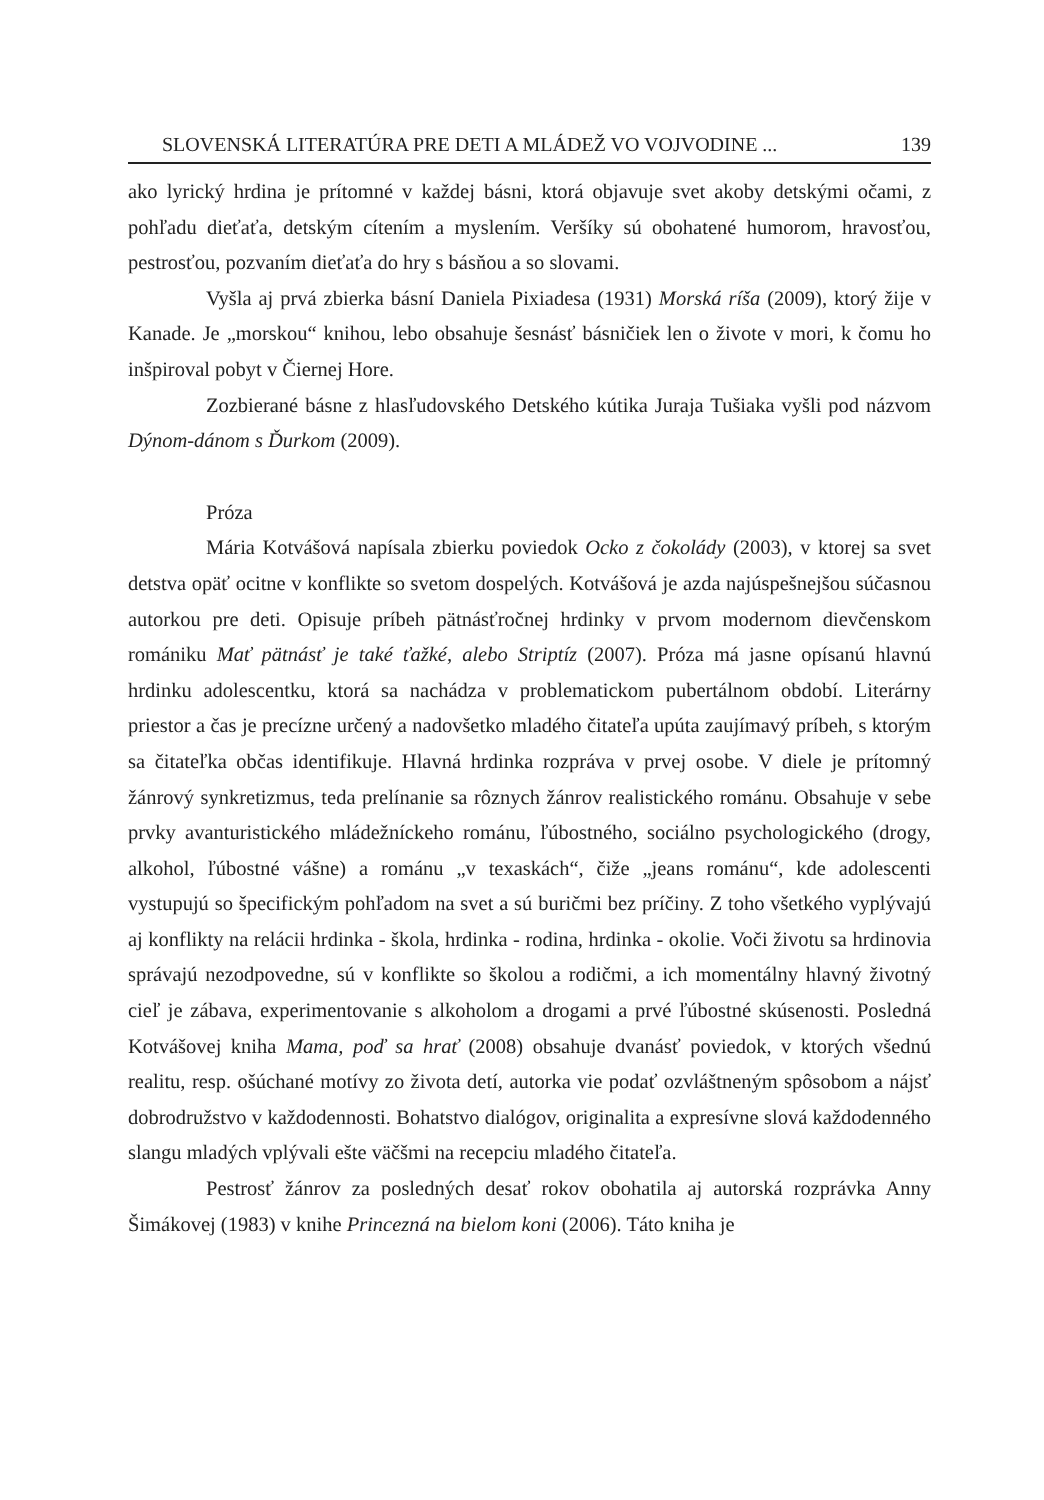SLOVENSKÁ LITERATÚRA PRE DETI A MLÁDEŽ VO VOJVODINE ... 139
ako lyrický hrdina je prítomné v každej básni, ktorá objavuje svet akoby detskými očami, z pohľadu dieťaťa, detským cítením a myslením. Veršíky sú obohatené humorom, hravosťou, pestrosťou, pozvaním dieťaťa do hry s básňou a so slovami.
Vyšla aj prvá zbierka básní Daniela Pixiadesa (1931) Morská ríša (2009), ktorý žije v Kanade. Je „morskou“ knihou, lebo obsahuje šesnásť básničiek len o živote v mori, k čomu ho inšpiroval pobyt v Čiernej Hore.
Zozbierané básne z hlasľudovského Detského kútika Juraja Tušiaka vyšli pod názvom Dýnom-dánom s Ďurkom (2009).
Próza
Mária Kotvášová napísala zbierku poviedok Ocko z čokolády (2003), v ktorej sa svet detstva opäť ocitne v konflikte so svetom dospelých. Kotvášová je azda najúspešnejšou súčasnou autorkou pre deti. Opisuje príbeh pätnásťročnej hrdinky v prvom modernom dievčenskom romániku Mať pätnásť je také ťažké, alebo Striptíz (2007). Próza má jasne opísanú hlavnú hrdinku adolescentku, ktorá sa nachádza v problematickom pubertálnom období. Literárny priestor a čas je precízne určený a nadovšetko mladého čitateľa upúta zaujímavý príbeh, s ktorým sa čitateľka občas identifikuje. Hlavná hrdinka rozpráva v prvej osobe. V diele je prítomný žánrový synkretizmus, teda prelínanie sa rôznych žánrov realistického románu. Obsahuje v sebe prvky avanturistického mládežníckeho románu, ľúbostného, sociálno psychologického (drogy, alkohol, ľúbostné vášne) a románu „v texaskách“, čiže „jeans románu“, kde adolescenti vystupujú so špecifickým pohľadom na svet a sú buričmi bez príčiny. Z toho všetkého vyplývajú aj konflikty na relácii hrdinka - škola, hrdinka - rodina, hrdinka - okolie. Voči životu sa hrdinovia správajú nezodpovedne, sú v konflikte so školou a rodičmi, a ich momentálny hlavný životný cieľ je zábava, experimentovanie s alkoholom a drogami a prvé ľúbostné skúsenosti. Posledná Kotvášovej kniha Mama, poď sa hrať (2008) obsahuje dvanásť poviedok, v ktorých všednú realitu, resp. ošúchané motívy zo života detí, autorka vie podať ozvláštneným spôsobom a nájsť dobrodružstvo v každodennosti. Bohatstvo dialógov, originalita a expresívne slová každodenného slangu mladých vplývali ešte väčšmi na recepciu mladého čitateľa.
Pestrosť žánrov za posledných desať rokov obohatila aj autorská rozprávka Anny Šimákovej (1983) v knihe Princezná na bielom koni (2006). Táto kniha je